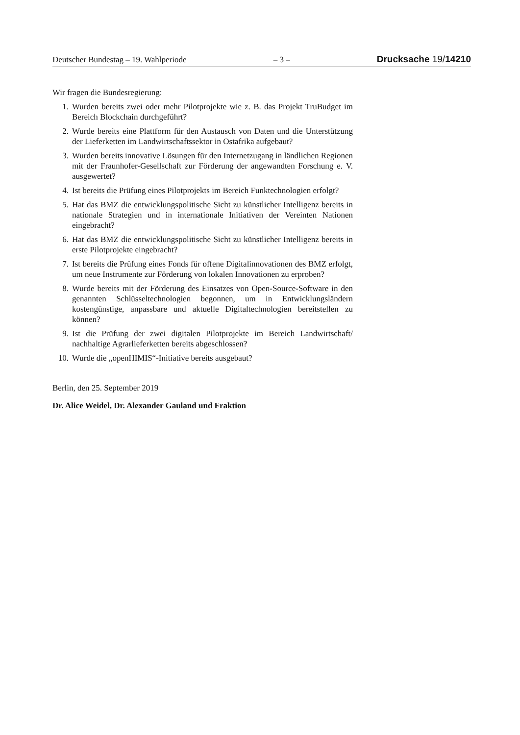Deutscher Bundestag – 19. Wahlperiode – 3 – Drucksache 19/14210
Wir fragen die Bundesregierung:
1. Wurden bereits zwei oder mehr Pilotprojekte wie z. B. das Projekt TruBudget im Bereich Blockchain durchgeführt?
2. Wurde bereits eine Plattform für den Austausch von Daten und die Unterstützung der Lieferketten im Landwirtschaftssektor in Ostafrika aufgebaut?
3. Wurden bereits innovative Lösungen für den Internetzugang in ländlichen Regionen mit der Fraunhofer-Gesellschaft zur Förderung der angewandten Forschung e. V. ausgewertet?
4. Ist bereits die Prüfung eines Pilotprojekts im Bereich Funktechnologien erfolgt?
5. Hat das BMZ die entwicklungspolitische Sicht zu künstlicher Intelligenz bereits in nationale Strategien und in internationale Initiativen der Vereinten Nationen eingebracht?
6. Hat das BMZ die entwicklungspolitische Sicht zu künstlicher Intelligenz bereits in erste Pilotprojekte eingebracht?
7. Ist bereits die Prüfung eines Fonds für offene Digitalinnovationen des BMZ erfolgt, um neue Instrumente zur Förderung von lokalen Innovationen zu erproben?
8. Wurde bereits mit der Förderung des Einsatzes von Open-Source-Software in den genannten Schlüsseltechnologien begonnen, um in Entwicklungsländern kostengünstige, anpassbare und aktuelle Digitaltechnologien bereitstellen zu können?
9. Ist die Prüfung der zwei digitalen Pilotprojekte im Bereich Landwirtschaft/ nachhaltige Agrarlieferketten bereits abgeschlossen?
10. Wurde die „openHIMIS“-Initiative bereits ausgebaut?
Berlin, den 25. September 2019
Dr. Alice Weidel, Dr. Alexander Gauland und Fraktion